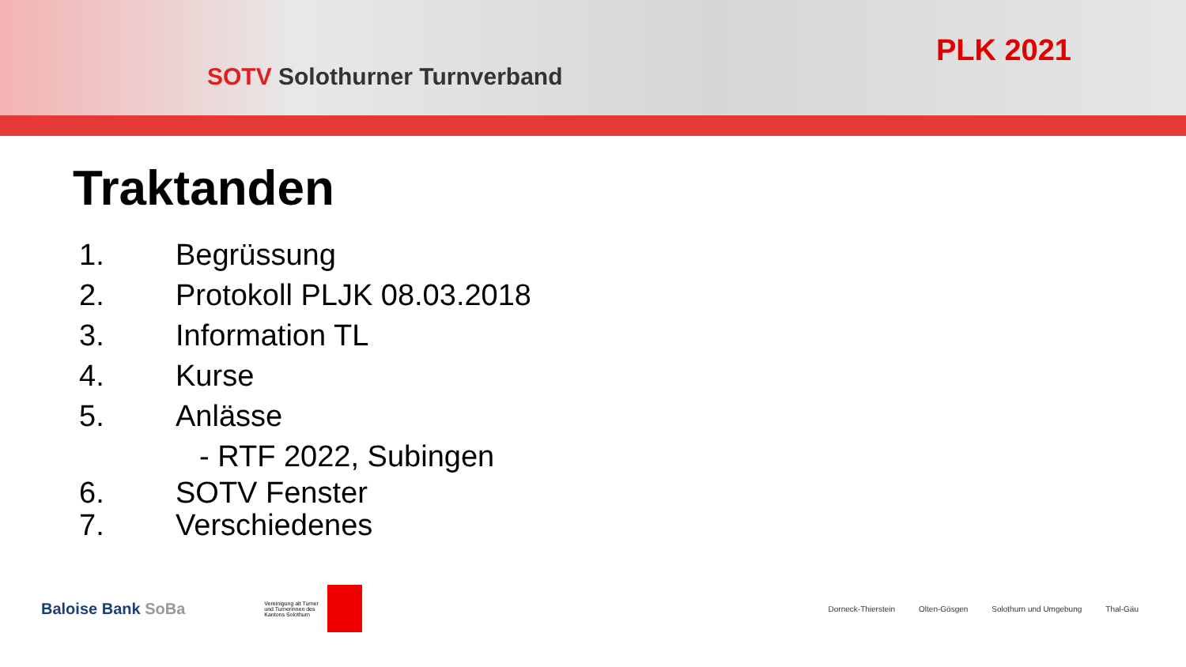SOTV Solothurner Turnverband
PLK 2021
Traktanden
1. Begrüssung
2. Protokoll PLJK 08.03.2018
3. Information TL
4. Kurse
5. Anlässe
- RTF 2022, Subingen
6. SOTV Fenster
7. Verschiedenes
Baloise Bank SoBa
Vereinigung alt Turner und Turnerinnen des Kantons Solothurn
Dorneck-Thierstein Olten-Gösgen Solothurn und Umgebung Thal-Gäu